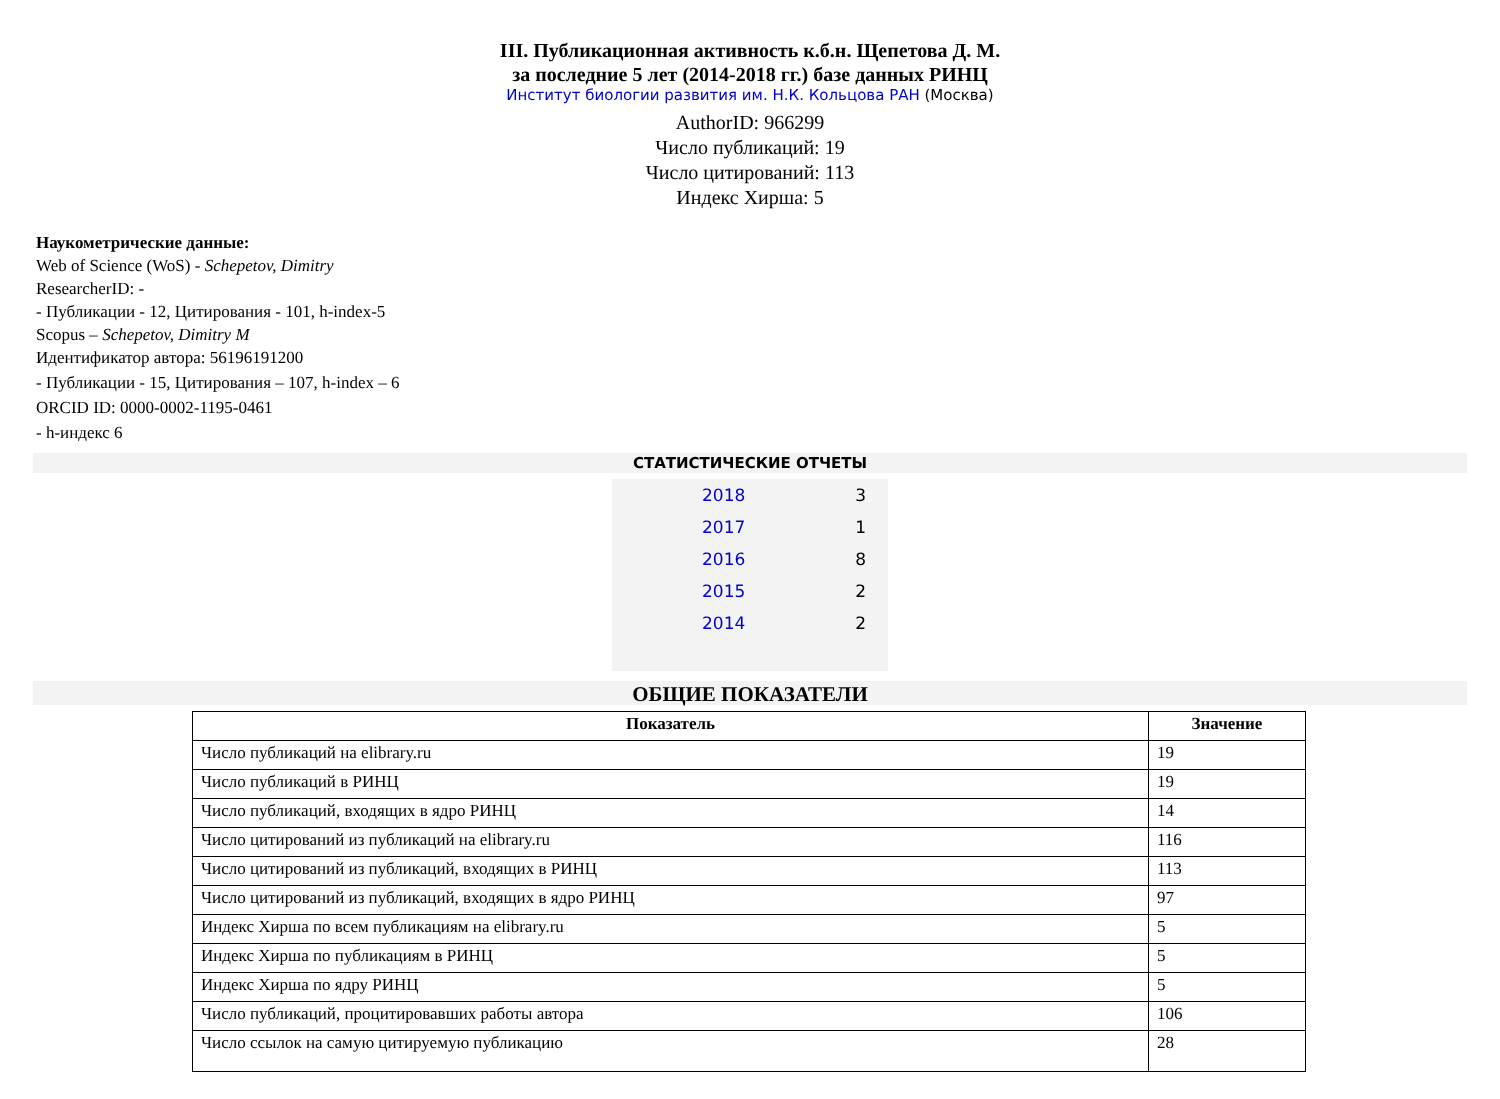III. Публикационная активность к.б.н. Щепетова Д. М.
за последние 5 лет (2014-2018 гг.) базе данных РИНЦ
Институт биологии развития им. Н.К. Кольцова РАН (Москва)
AuthorID: 966299
Число публикаций: 19
Число цитирований: 113
Индекс Хирша: 5
Наукометрические данные:
Web of Science (WoS) - Schepetov, Dimitry
ResearcherID: -
- Публикации - 12, Цитирования - 101, h-index-5
Scopus – Schepetov, Dimitry M
Идентификатор автора: 56196191200
- Публикации - 15, Цитирования – 107, h-index – 6
ORCID ID: 0000-0002-1195-0461
- h-индекс 6
СТАТИСТИЧЕСКИЕ ОТЧЕТЫ
| 2018 | 3 |
| 2017 | 1 |
| 2016 | 8 |
| 2015 | 2 |
| 2014 | 2 |
ОБЩИЕ ПОКАЗАТЕЛИ
| Показатель | Значение |
| --- | --- |
| Число публикаций на elibrary.ru | 19 |
| Число публикаций в РИНЦ | 19 |
| Число публикаций, входящих в ядро РИНЦ | 14 |
| Число цитирований из публикаций на elibrary.ru | 116 |
| Число цитирований из публикаций, входящих в РИНЦ | 113 |
| Число цитирований из публикаций, входящих в ядро РИНЦ | 97 |
| Индекс Хирша по всем публикациям на elibrary.ru | 5 |
| Индекс Хирша по публикациям в РИНЦ | 5 |
| Индекс Хирша по ядру РИНЦ | 5 |
| Число публикаций, процитировавших работы автора | 106 |
| Число ссылок на самую цитируемую публикацию | 28 |